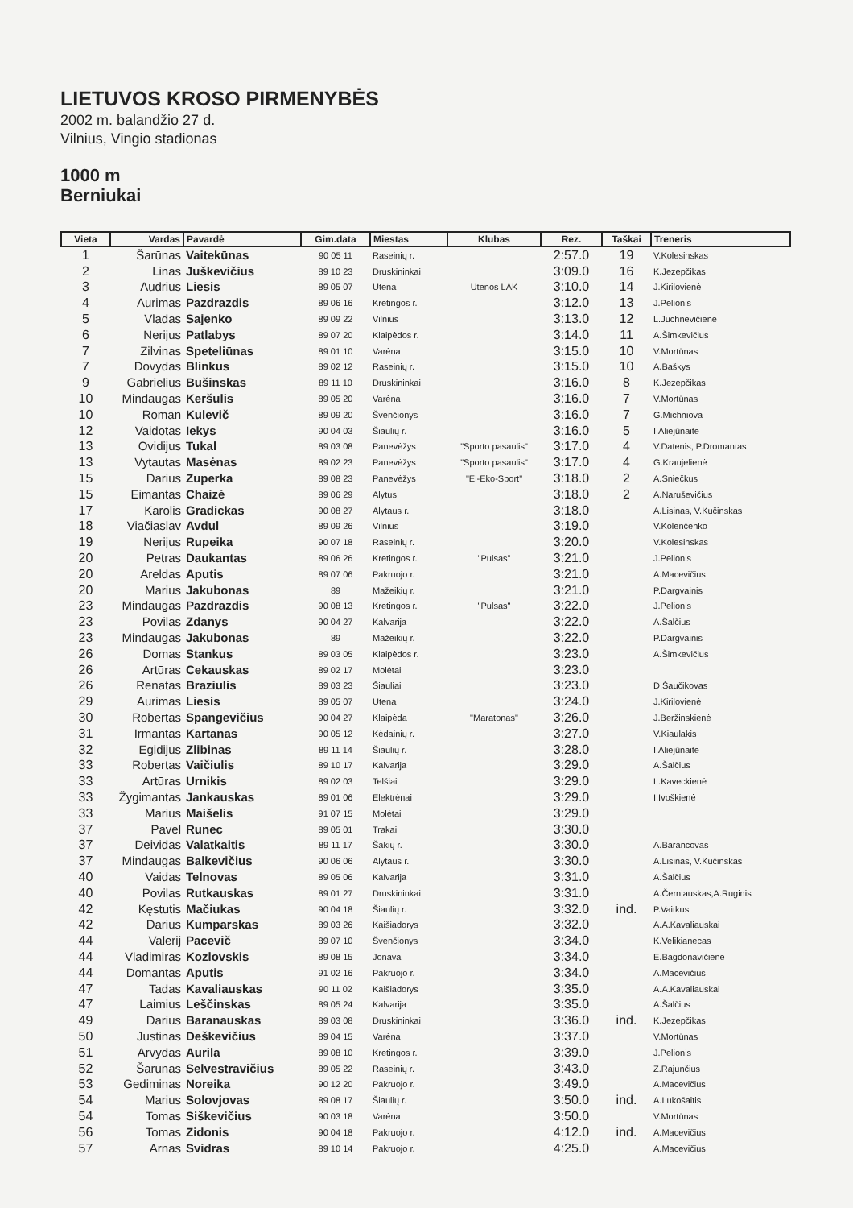LIETUVOS KROSO PIRMENYBĖS
2002 m. balandžio 27 d.
Vilnius, Vingio stadionas
1000 m
Berniukai
| Vieta | Vardas | Pavardė | Gim.data | Miestas | Klubas | Rez. | Taškai | Treneris |
| --- | --- | --- | --- | --- | --- | --- | --- | --- |
| 1 | Šarūnas | Vaitekūnas | 90 05 11 | Raseinių r. | | 2:57.0 | 19 | V.Kolesinskas |
| 2 | Linas | Juškevičius | 89 10 23 | Druskininkai | | 3:09.0 | 16 | K.Jezepčikas |
| 3 | Audrius | Liesis | 89 05 07 | Utena | Utenos LAK | 3:10.0 | 14 | J.Kirilovienė |
| 4 | Aurimas | Pazdrazdis | 89 06 16 | Kretingos r. | | 3:12.0 | 13 | J.Pelionis |
| 5 | Vladas | Sajenko | 89 09 22 | Vilnius | | 3:13.0 | 12 | L.Juchnevičienė |
| 6 | Nerijus | Patlabys | 89 07 20 | Klaipėdos r. | | 3:14.0 | 11 | A.Šimkevičius |
| 7 | Zilvinas | Speteliūnas | 89 01 10 | Varėna | | 3:15.0 | 10 | V.Mortūnas |
| 7 | Dovydas | Blinkus | 89 02 12 | Raseinių r. | | 3:15.0 | 10 | A.Baškys |
| 9 | Gabrielius | Bušinskas | 89 11 10 | Druskininkai | | 3:16.0 | 8 | K.Jezepčikas |
| 10 | Mindaugas | Keršulis | 89 05 20 | Varėna | | 3:16.0 | 7 | V.Mortūnas |
| 10 | Roman | Kulevič | 89 09 20 | Švenčionys | | 3:16.0 | 7 | G.Michniova |
| 12 | Vaidotas | Iekys | 90 04 03 | Šiaulių r. | | 3:16.0 | 5 | I.Aliejūnaitė |
| 13 | Ovidijus | Tukal | 89 03 08 | Panevėžys | "Sporto pasaulis" | 3:17.0 | 4 | V.Datenis, P.Dromantas |
| 13 | Vytautas | Masėnas | 89 02 23 | Panevėžys | "Sporto pasaulis" | 3:17.0 | 4 | G.Kraujelienė |
| 15 | Darius | Zuperka | 89 08 23 | Panevėžys | "El-Eko-Sport" | 3:18.0 | 2 | A.Sniečkus |
| 15 | Eimantas | Chaizė | 89 06 29 | Alytus | | 3:18.0 | 2 | A.Naruševičius |
| 17 | Karolis | Gradickas | 90 08 27 | Alytaus r. | | 3:18.0 | | A.Lisinas, V.Kučinskas |
| 18 | Viačiaslav | Avdul | 89 09 26 | Vilnius | | 3:19.0 | | V.Kolenčenko |
| 19 | Nerijus | Rupeika | 90 07 18 | Raseinių r. | | 3:20.0 | | V.Kolesinskas |
| 20 | Petras | Daukantas | 89 06 26 | Kretingos r. | "Pulsas" | 3:21.0 | | J.Pelionis |
| 20 | Areldas | Aputis | 89 07 06 | Pakruojo r. | | 3:21.0 | | A.Macevičius |
| 20 | Marius | Jakubonas | 89 | Mažeikių r. | | 3:21.0 | | P.Dargvainis |
| 23 | Mindaugas | Pazdrazdis | 90 08 13 | Kretingos r. | "Pulsas" | 3:22.0 | | J.Pelionis |
| 23 | Povilas | Zdanys | 90 04 27 | Kalvarija | | 3:22.0 | | A.Šalčius |
| 23 | Mindaugas | Jakubonas | 89 | Mažeikių r. | | 3:22.0 | | P.Dargvainis |
| 26 | Domas | Stankus | 89 03 05 | Klaipėdos r. | | 3:23.0 | | A.Šimkevičius |
| 26 | Artūras | Cekauskas | 89 02 17 | Molėtai | | 3:23.0 | | |
| 26 | Renatas | Braziulis | 89 03 23 | Šiauliai | | 3:23.0 | | D.Šaučikovas |
| 29 | Aurimas | Liesis | 89 05 07 | Utena | | 3:24.0 | | J.Kirilovienė |
| 30 | Robertas | Spangevičius | 90 04 27 | Klaipėda | "Maratonas" | 3:26.0 | | J.Beržinskienė |
| 31 | Irmantas | Kartanas | 90 05 12 | Kėdainių r. | | 3:27.0 | | V.Kiaulakis |
| 32 | Egidijus | Zlibinas | 89 11 14 | Šiaulių r. | | 3:28.0 | | I.Aliejūnaitė |
| 33 | Robertas | Vaičiulis | 89 10 17 | Kalvarija | | 3:29.0 | | A.Šalčius |
| 33 | Artūras | Urnikis | 89 02 03 | Telšiai | | 3:29.0 | | L.Kaveckienė |
| 33 | Žygimantas | Jankauskas | 89 01 06 | Elektrėnai | | 3:29.0 | | I.Ivoškienė |
| 33 | Marius | Maišelis | 91 07 15 | Molėtai | | 3:29.0 | | |
| 37 | Pavel | Runec | 89 05 01 | Trakai | | 3:30.0 | | |
| 37 | Deividas | Valatkaitis | 89 11 17 | Šakių r. | | 3:30.0 | | A.Barancovas |
| 37 | Mindaugas | Balkevičius | 90 06 06 | Alytaus r. | | 3:30.0 | | A.Lisinas, V.Kučinskas |
| 40 | Vaidas | Telnovas | 89 05 06 | Kalvarija | | 3:31.0 | | A.Šalčius |
| 40 | Povilas | Rutkauskas | 89 01 27 | Druskininkai | | 3:31.0 | | A.Černiauskas,A.Ruginis |
| 42 | Kęstutis | Mačiukas | 90 04 18 | Šiaulių r. | | 3:32.0 | ind. | P.Vaitkus |
| 42 | Darius | Kumparskas | 89 03 26 | Kaišiadorys | | 3:32.0 | | A.A.Kavaliauskai |
| 44 | Valerij | Pacevič | 89 07 10 | Švenčionys | | 3:34.0 | | K.Velikianecas |
| 44 | Vladimiras | Kozlovskis | 89 08 15 | Jonava | | 3:34.0 | | E.Bagdonavičienė |
| 44 | Domantas | Aputis | 91 02 16 | Pakruojo r. | | 3:34.0 | | A.Macevičius |
| 47 | Tadas | Kavaliauskas | 90 11 02 | Kaišiadorys | | 3:35.0 | | A.A.Kavaliauskai |
| 47 | Laimius | Leščinskas | 89 05 24 | Kalvarija | | 3:35.0 | | A.Šalčius |
| 49 | Darius | Baranauskas | 89 03 08 | Druskininkai | | 3:36.0 | ind. | K.Jezepčikas |
| 50 | Justinas | Deškevičius | 89 04 15 | Varėna | | 3:37.0 | | V.Mortūnas |
| 51 | Arvydas | Aurila | 89 08 10 | Kretingos r. | | 3:39.0 | | J.Pelionis |
| 52 | Šarūnas | Selvestravičius | 89 05 22 | Raseinių r. | | 3:43.0 | | Z.Rajunčius |
| 53 | Gediminas | Noreika | 90 12 20 | Pakruojo r. | | 3:49.0 | | A.Macevičius |
| 54 | Marius | Solovjovas | 89 08 17 | Šiaulių r. | | 3:50.0 | ind. | A.Lukošaitis |
| 54 | Tomas | Siškevičius | 90 03 18 | Varėna | | 3:50.0 | | V.Mortūnas |
| 56 | Tomas | Zidonis | 90 04 18 | Pakruojo r. | | 4:12.0 | ind. | A.Macevičius |
| 57 | Arnas | Svidras | 89 10 14 | Pakruojo r. | | 4:25.0 | | A.Macevičius |